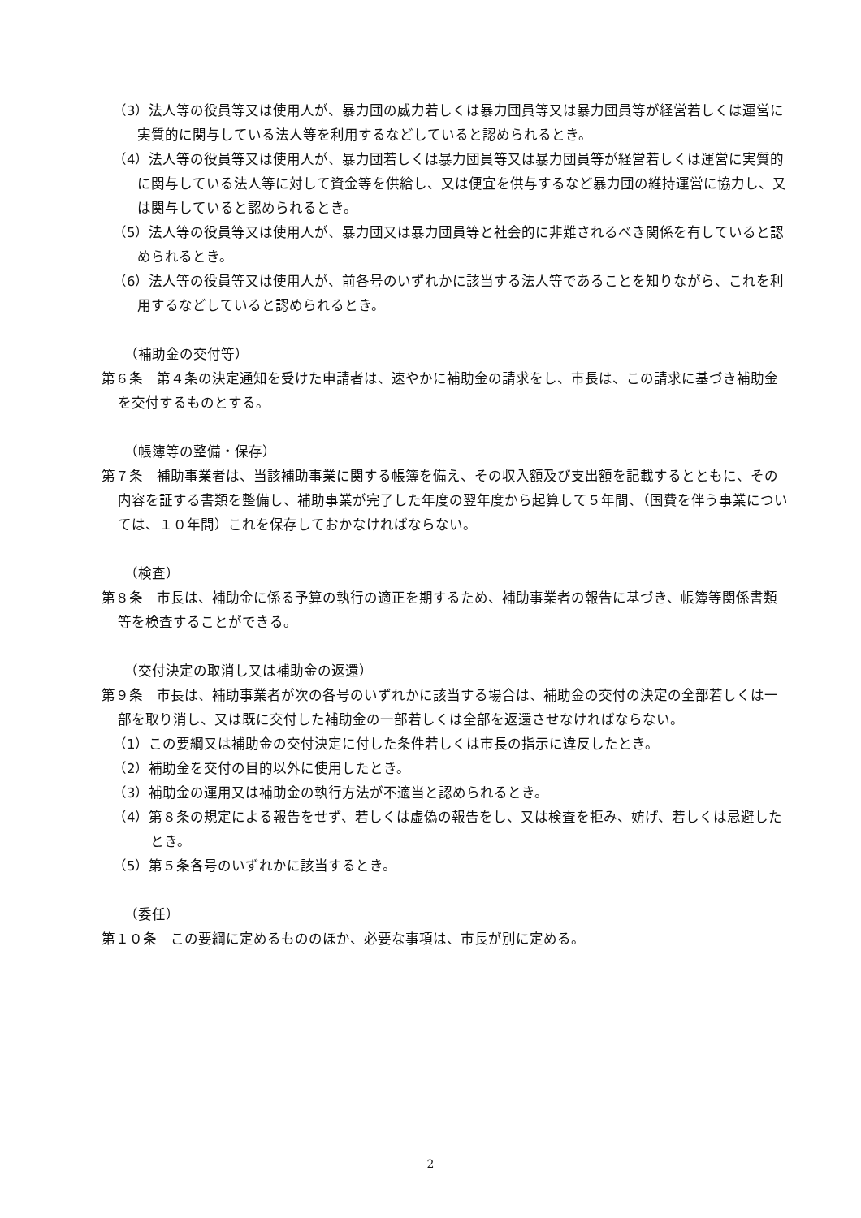（3）法人等の役員等又は使用人が、暴力団の威力若しくは暴力団員等又は暴力団員等が経営若しくは運営に実質的に関与している法人等を利用するなどしていると認められるとき。
（4）法人等の役員等又は使用人が、暴力団若しくは暴力団員等又は暴力団員等が経営若しくは運営に実質的に関与している法人等に対して資金等を供給し、又は便宜を供与するなど暴力団の維持運営に協力し、又は関与していると認められるとき。
（5）法人等の役員等又は使用人が、暴力団又は暴力団員等と社会的に非難されるべき関係を有していると認められるとき。
（6）法人等の役員等又は使用人が、前各号のいずれかに該当する法人等であることを知りながら、これを利用するなどしていると認められるとき。
（補助金の交付等）
第６条　第４条の決定通知を受けた申請者は、速やかに補助金の請求をし、市長は、この請求に基づき補助金を交付するものとする。
（帳簿等の整備・保存）
第７条　補助事業者は、当該補助事業に関する帳簿を備え、その収入額及び支出額を記載するとともに、その内容を証する書類を整備し、補助事業が完了した年度の翌年度から起算して５年間、（国費を伴う事業については、１０年間）これを保存しておかなければならない。
（検査）
第８条　市長は、補助金に係る予算の執行の適正を期するため、補助事業者の報告に基づき、帳簿等関係書類等を検査することができる。
（交付決定の取消し又は補助金の返還）
第９条　市長は、補助事業者が次の各号のいずれかに該当する場合は、補助金の交付の決定の全部若しくは一部を取り消し、又は既に交付した補助金の一部若しくは全部を返還させなければならない。
（1）この要綱又は補助金の交付決定に付した条件若しくは市長の指示に違反したとき。
（2）補助金を交付の目的以外に使用したとき。
（3）補助金の運用又は補助金の執行方法が不適当と認められるとき。
（4）第８条の規定による報告をせず、若しくは虚偽の報告をし、又は検査を拒み、妨げ、若しくは忌避したとき。
（5）第５条各号のいずれかに該当するとき。
（委任）
第１０条　この要綱に定めるもののほか、必要な事項は、市長が別に定める。
2